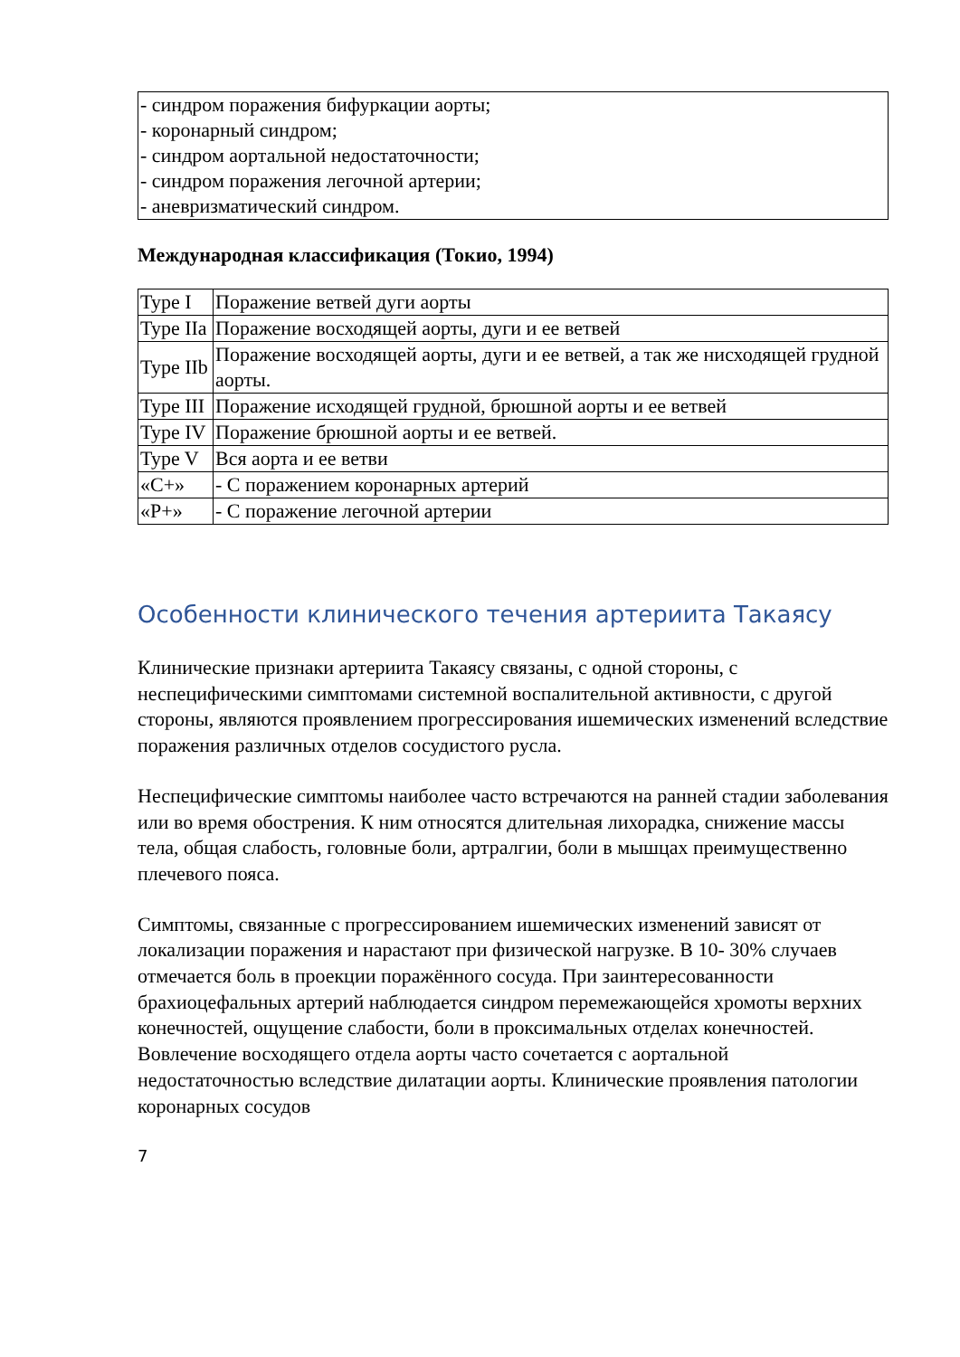| - синдром поражения бифуркации аорты; - коронарный синдром; - синдром аортальной недостаточности; - синдром поражения легочной артерии; - аневризматический синдром. |
Международная классификация (Токио, 1994)
| Type I | Поражение ветвей дуги аорты |
| Type IIa | Поражение восходящей аорты, дуги и ее ветвей |
| Type IIb | Поражение восходящей аорты, дуги и ее ветвей, а так же нисходящей грудной аорты. |
| Type III | Поражение исходящей грудной, брюшной аорты и ее ветвей |
| Type IV | Поражение брюшной аорты и ее ветвей. |
| Type V | Вся аорта и ее ветви |
| «C+» | - С поражением коронарных артерий |
| «P+» | - С поражение легочной артерии |
Особенности клинического течения артериита Такаясу
Клинические признаки артериита Такаясу связаны, с одной стороны, с неспецифическими симптомами системной воспалительной активности, с другой стороны, являются проявлением прогрессирования ишемических изменений вследствие поражения различных отделов сосудистого русла.
Неспецифические симптомы наиболее часто встречаются на ранней стадии заболевания или во время обострения. К ним относятся длительная лихорадка, снижение массы тела, общая слабость, головные боли, артралгии, боли в мышцах преимущественно плечевого пояса.
Симптомы, связанные с прогрессированием ишемических изменений зависят от локализации поражения и нарастают при физической нагрузке. В 10- 30% случаев отмечается боль в проекции поражённого сосуда. При заинтересованности брахиоцефальных артерий наблюдается синдром перемежающейся хромоты верхних конечностей, ощущение слабости, боли в проксимальных отделах конечностей. Вовлечение восходящего отдела аорты часто сочетается с аортальной недостаточностью вследствие дилатации аорты. Клинические проявления патологии коронарных сосудов
7